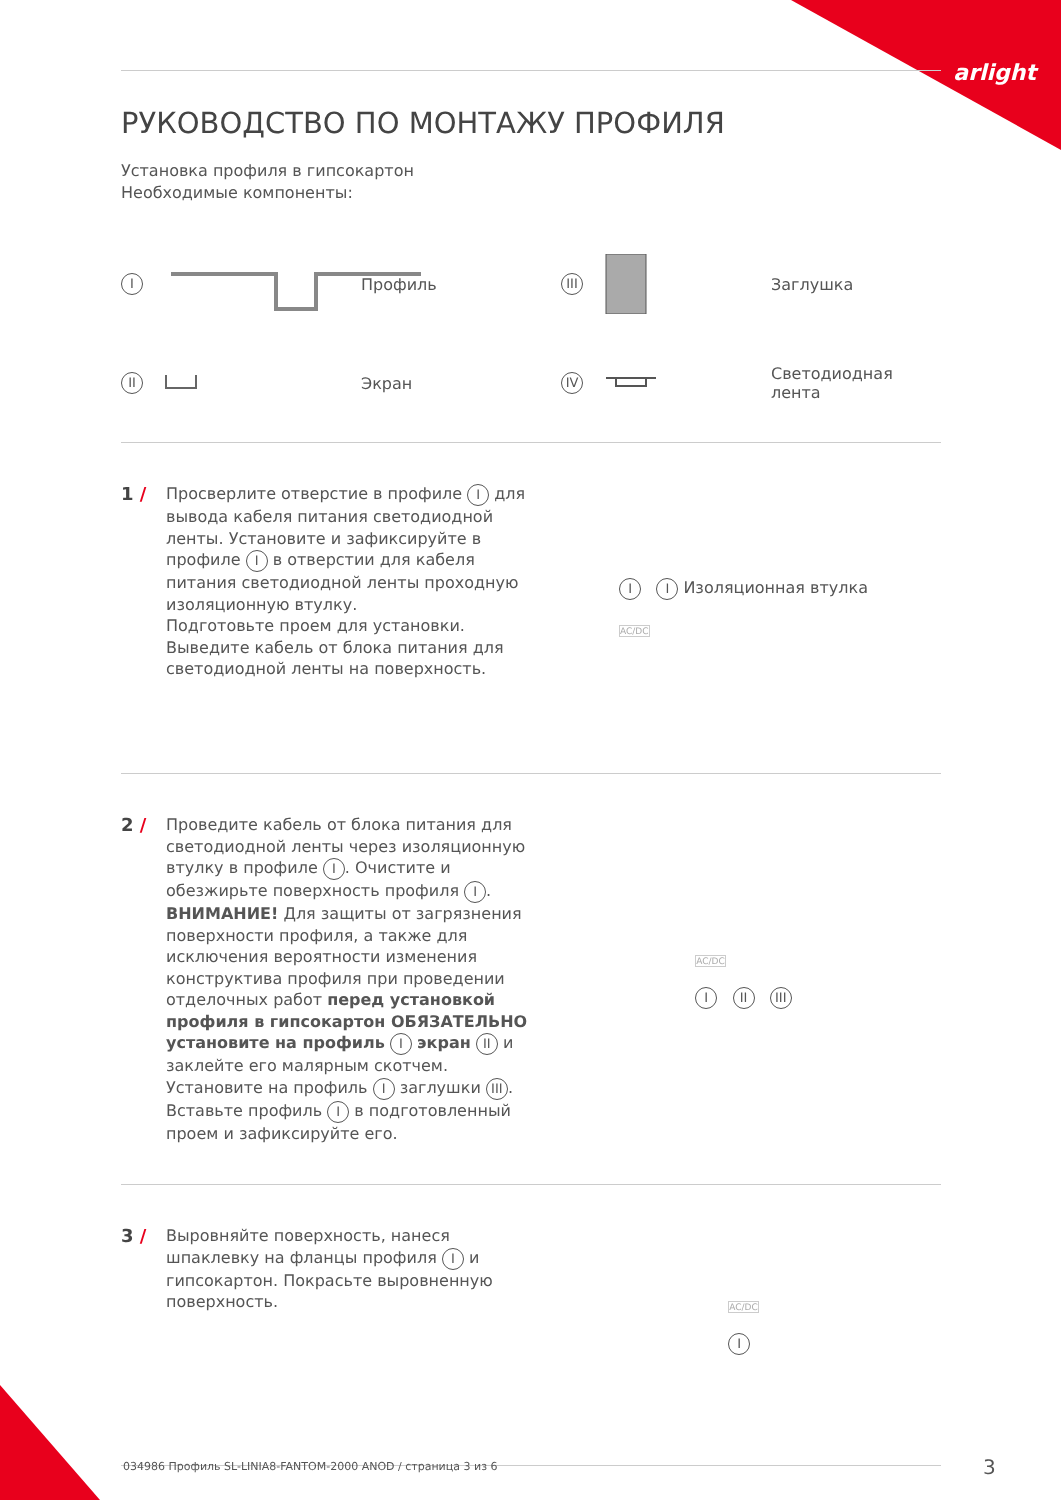arlight
РУКОВОДСТВО ПО МОНТАЖУ ПРОФИЛЯ
Установка профиля в гипсокартон
Необходимые компоненты:
I Профиль III Заглушка II Экран IV Светодиодная лента
1 /
Просверлите отверстие в профиле I для вывода кабеля питания светодиодной ленты. Установите и зафиксируйте в профиле I в отверстии для кабеля питания светодиодной ленты проходную изоляционную втулку.
Подготовьте проем для установки.
Выведите кабель от блока питания для светодиодной ленты на поверхность.
I I Изоляционная втулка
AC/DC
2 /
Проведите кабель от блока питания для светодиодной ленты через изоляционную втулку в профиле I. Очистите и обезжирьте поверхность профиля I.
ВНИМАНИЕ! Для защиты от загрязнения поверхности профиля, а также для исключения вероятности изменения конструктива профиля при проведении отделочных работ перед установкой профиля в гипсокартон ОБЯЗАТЕЛЬНО установите на профиль I экран II и заклейте его малярным скотчем.
Установите на профиль I заглушки III.
Вставьте профиль I в подготовленный проем и зафиксируйте его.
AC/DC
I II III
3 /
Выровняйте поверхность, нанеся шпаклевку на фланцы профиля I и гипсокартон. Покрасьте выровненную поверхность.
AC/DC
I
034986 Профиль SL-LINIA8-FANTOM-2000 ANOD / страница 3 из 6
3